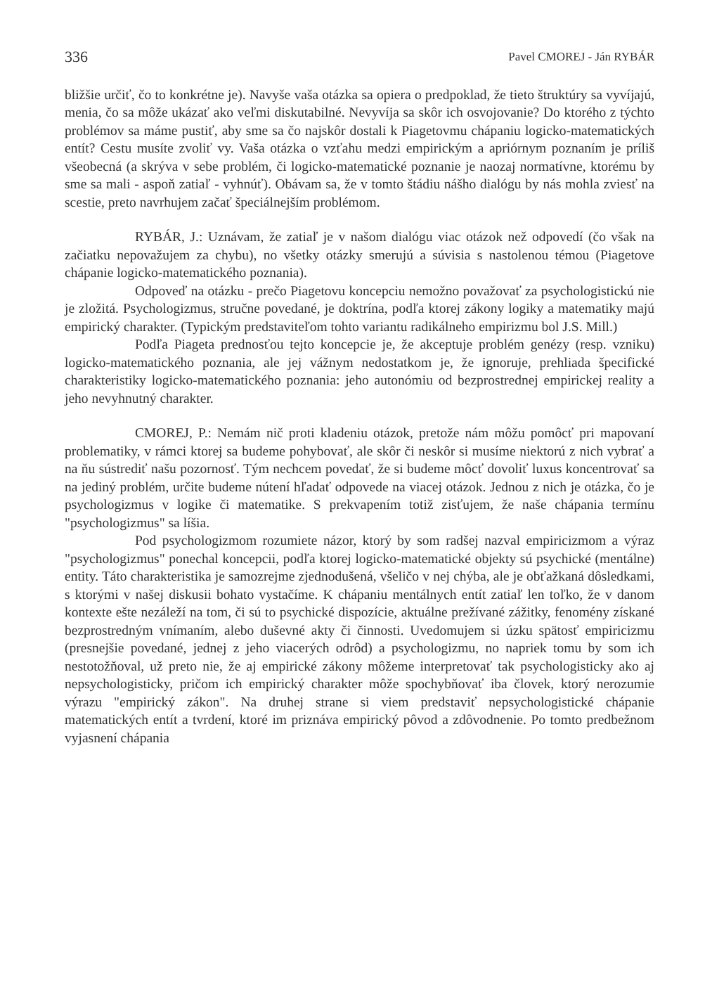336 Pavel CMOREJ - Ján RYBÁR
bližšie určiť, čo to konkrétne je). Navyše vaša otázka sa opiera o predpoklad, že tieto štruktúry sa vyvíjajú, menia, čo sa môže ukázať ako veľmi diskutabilné. Nevyvíja sa skôr ich osvojovanie? Do ktorého z týchto problémov sa máme pustiť, aby sme sa čo najskôr dostali k Piagetovmu chápaniu logicko-matematických entít? Cestu musíte zvoliť vy. Vaša otázka o vzťahu medzi empirickým a apriórnym poznaním je príliš všeobecná (a skrýva v sebe problém, či logicko-matematické poznanie je naozaj normatívne, ktorému by sme sa mali - aspoň zatiaľ - vyhnúť). Obávam sa, že v tomto štádiu nášho dialógu by nás mohla zviesť na scestie, preto navrhujem začať špeciálnejším problémom.
RYBÁR, J.: Uznávam, že zatiaľ je v našom dialógu viac otázok než odpovedí (čo však na začiatku nepovažujem za chybu), no všetky otázky smerujú a súvisia s nastolenou témou (Piagetove chápanie logicko-matematického poznania).
Odpoveď na otázku - prečo Piagetovu koncepciu nemožno považovať za psychologistickú nie je zložitá. Psychologizmus, stručne povedané, je doktrína, podľa ktorej zákony logiky a matematiky majú empirický charakter. (Typickým predstaviteľom tohto variantu radikálneho empirizmu bol J.S. Mill.)
Podľa Piageta prednosťou tejto koncepcie je, že akceptuje problém genézy (resp. vzniku) logicko-matematického poznania, ale jej vážnym nedostatkom je, že ignoruje, prehliada špecifické charakteristiky logicko-matematického poznania: jeho autonómiu od bezprostrednej empirickej reality a jeho nevyhnutný charakter.
CMOREJ, P.: Nemám nič proti kladeniu otázok, pretože nám môžu pomôcť pri mapovaní problematiky, v rámci ktorej sa budeme pohybovať, ale skôr či neskôr si musíme niektorú z nich vybrať a na ňu sústrediť našu pozornosť. Tým nechcem povedať, že si budeme môcť dovoliť luxus koncentrovať sa na jediný problém, určite budeme nútení hľadať odpovede na viacej otázok. Jednou z nich je otázka, čo je psychologizmus v logike či matematike. S prekvapením totiž zisťujem, že naše chápania termínu "psychologizmus" sa líšia.
Pod psychologizmom rozumiete názor, ktorý by som radšej nazval empiricizmom a výraz "psychologizmus" ponechal koncepcii, podľa ktorej logicko-matematické objekty sú psychické (mentálne) entity. Táto charakteristika je samozrejme zjednodušená, všeličo v nej chýba, ale je obťažkaná dôsledkami, s ktorými v našej diskusii bohato vystačíme. K chápaniu mentálnych entít zatiaľ len toľko, že v danom kontexte ešte nezáleží na tom, či sú to psychické dispozície, aktuálne prežívané zážitky, fenomény získané bezprostredným vnímaním, alebo duševné akty či činnosti. Uvedomujem si úzku spätosť empiricizmu (presnejšie povedané, jednej z jeho viacerých odrôd) a psychologizmu, no napriek tomu by som ich nestotožňoval, už preto nie, že aj empirické zákony môžeme interpretovať tak psychologisticky ako aj nepsychologisticky, pričom ich empirický charakter môže spochybňovať iba človek, ktorý nerozumie výrazu "empirický zákon". Na druhej strane si viem predstaviť nepsychologistické chápanie matematických entít a tvrdení, ktoré im priznáva empirický pôvod a zdôvodnenie. Po tomto predbežnom vyjasnení chápania